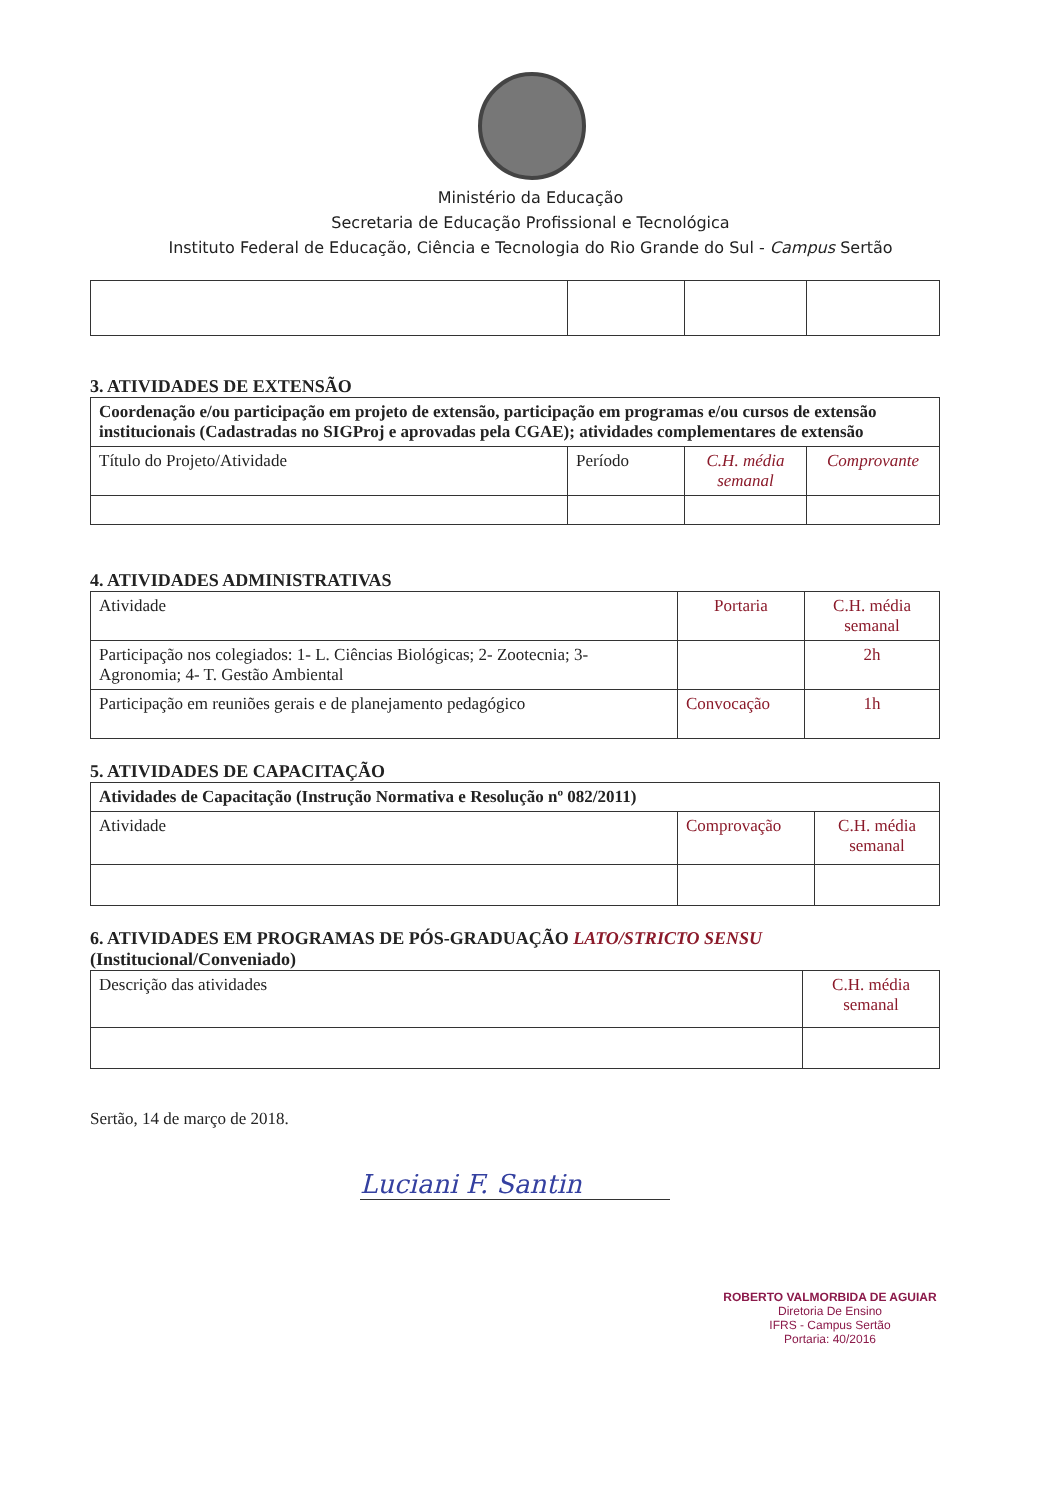Ministério da Educação
Secretaria de Educação Profissional e Tecnológica
Instituto Federal de Educação, Ciência e Tecnologia do Rio Grande do Sul - Campus Sertão
3. ATIVIDADES DE EXTENSÃO
| Coordenação e/ou participação em projeto de extensão, participação em programas e/ou cursos de extensão institucionais (Cadastradas no SIGProj e aprovadas pela CGAE); atividades complementares de extensão | | | |
| Título do Projeto/Atividade | Período | C.H. média semanal | Comprovante |
4. ATIVIDADES ADMINISTRATIVAS
| Atividade | Portaria | C.H. média semanal |
| Participação nos colegiados: 1- L. Ciências Biológicas; 2- Zootecnia; 3- Agronomia; 4- T. Gestão Ambiental | | 2h |
| Participação em reuniões gerais e de planejamento pedagógico | Convocação | 1h |
5. ATIVIDADES DE CAPACITAÇÃO
| Atividades de Capacitação (Instrução Normativa e Resolução nº 082/2011) | | |
| Atividade | Comprovação | C.H. média semanal |
6. ATIVIDADES EM PROGRAMAS DE PÓS-GRADUAÇÃO LATO/STRICTO SENSU (Institucional/Conveniado)
| Descrição das atividades | C.H. média semanal |
Sertão, 14 de março de 2018.
Luciani F. Santin
ROBERTO VALMORBIDA DE AGUIAR
Diretoria De Ensino
IFRS - Campus Sertão
Portaria: 40/2016